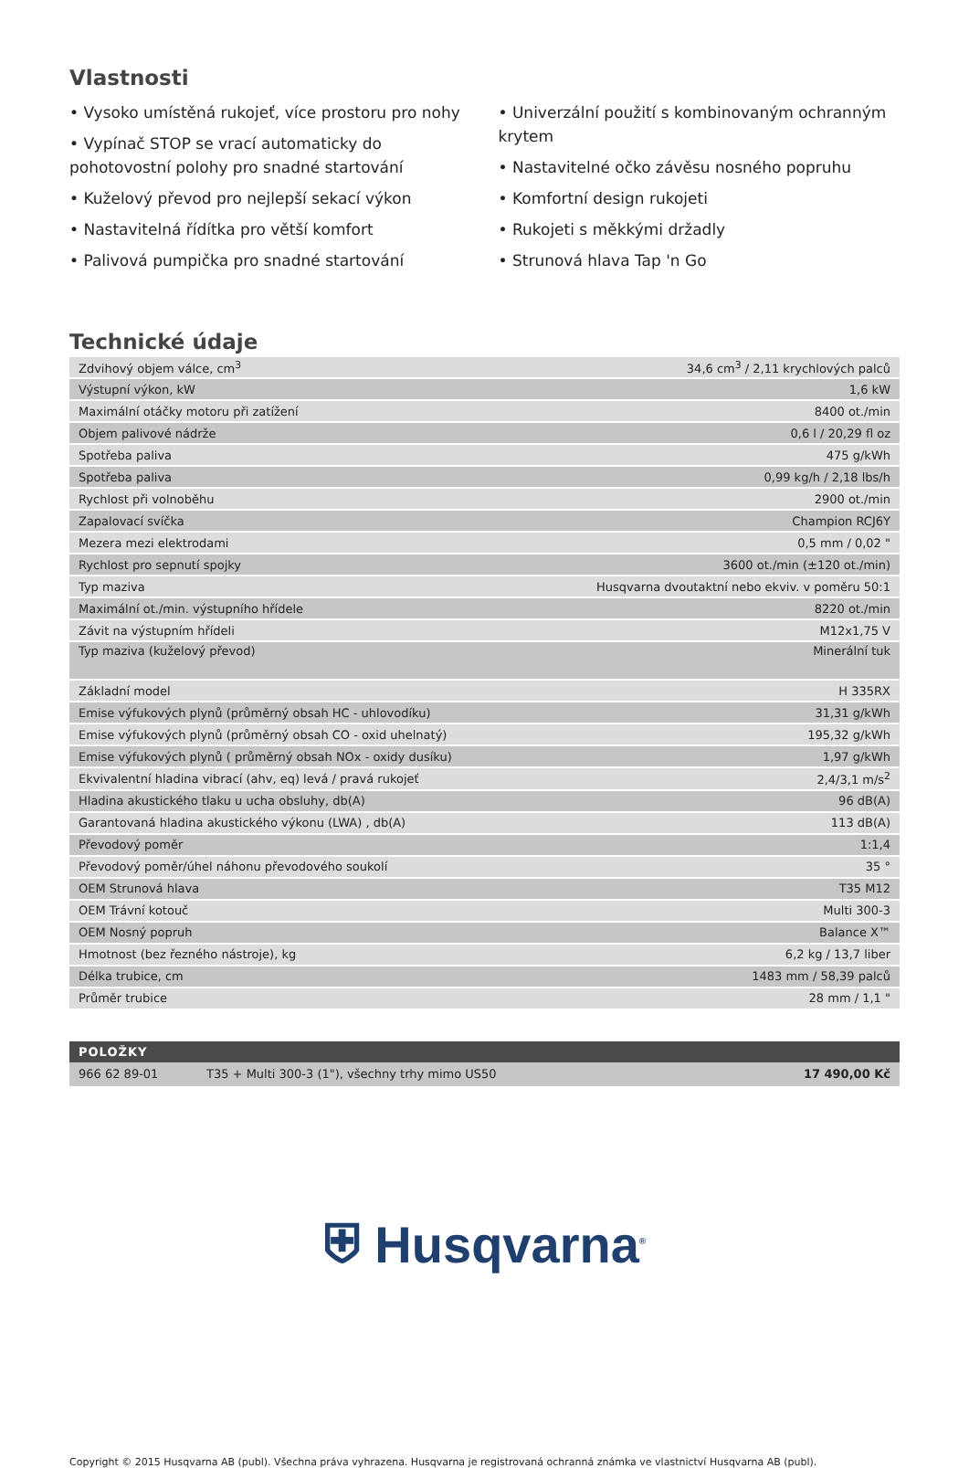Vlastnosti
• Vysoko umístěná rukojeť, více prostoru pro nohy
• Vypínač STOP se vrací automaticky do pohotovostní polohy pro snadné startování
• Kuželový převod pro nejlepší sekací výkon
• Nastavitelná řídítka pro větší komfort
• Palivová pumpička pro snadné startování
• Univerzální použití s kombinovaným ochranným krytem
• Nastavitelné očko závěsu nosného popruhu
• Komfortní design rukojeti
• Rukojeti s měkkými držadly
• Strunová hlava Tap 'n Go
Technické údaje
| Zdvihový objem válce, cm<sup>3</sup> | 34,6 cm<sup>3</sup> / 2,11 krychlových palců |
| Výstupní výkon, kW | 1,6 kW |
| Maximální otáčky motoru při zatížení | 8400 ot./min |
| Objem palivové nádrže | 0,6 l / 20,29 fl oz |
| Spotřeba paliva | 475 g/kWh |
| Spotřeba paliva | 0,99 kg/h / 2,18 lbs/h |
| Rychlost při volnoběhu | 2900 ot./min |
| Zapalovací svíčka | Champion RCJ6Y |
| Mezera mezi elektrodami | 0,5 mm / 0,02 " |
| Rychlost pro sepnutí spojky | 3600 ot./min (±120 ot./min) |
| Typ maziva | Husqvarna dvoutaktní nebo ekviv. v poměru 50:1 |
| Maximální ot./min. výstupního hřídele | 8220 ot./min |
| Závit na výstupním hřídeli | M12x1,75 V |
| Typ maziva (kuželový převod) | Minerální tuk |
| Základní model | H 335RX |
| Emise výfukových plynů (průměrný obsah HC - uhlovodíku) | 31,31 g/kWh |
| Emise výfukových plynů (průměrný obsah CO - oxid uhelnatý) | 195,32 g/kWh |
| Emise výfukových plynů ( průměrný obsah NOx - oxidy dusíku) | 1,97 g/kWh |
| Ekvivalentní hladina vibrací (ahv, eq) levá / pravá rukojeť | 2,4/3,1 m/s<sup>2</sup> |
| Hladina akustického tlaku u ucha obsluhy, db(A) | 96 dB(A) |
| Garantovaná hladina akustického výkonu (LWA) , db(A) | 113 dB(A) |
| Převodový poměr | 1:1,4 |
| Převodový poměr/úhel náhonu převodového soukolí | 35 ° |
| OEM Strunová hlava | T35 M12 |
| OEM Trávní kotouč | Multi 300-3 |
| OEM Nosný popruh | Balance X™ |
| Hmotnost (bez řezného nástroje), kg | 6,2 kg / 13,7 liber |
| Délka trubice, cm | 1483 mm / 58,39 palců |
| Průměr trubice | 28 mm / 1,1 " |
| POLOŽKY | | |
| --- | --- | --- |
| 966 62 89-01 | T35 + Multi 300-3 (1"), všechny trhy mimo US50 | 17 490,00 Kč |
⛨ Husqvarna<sup>®</sup>
Copyright © 2015 Husqvarna AB (publ). Všechna práva vyhrazena. Husqvarna je registrovaná ochranná známka ve vlastnictví Husqvarna AB (publ).